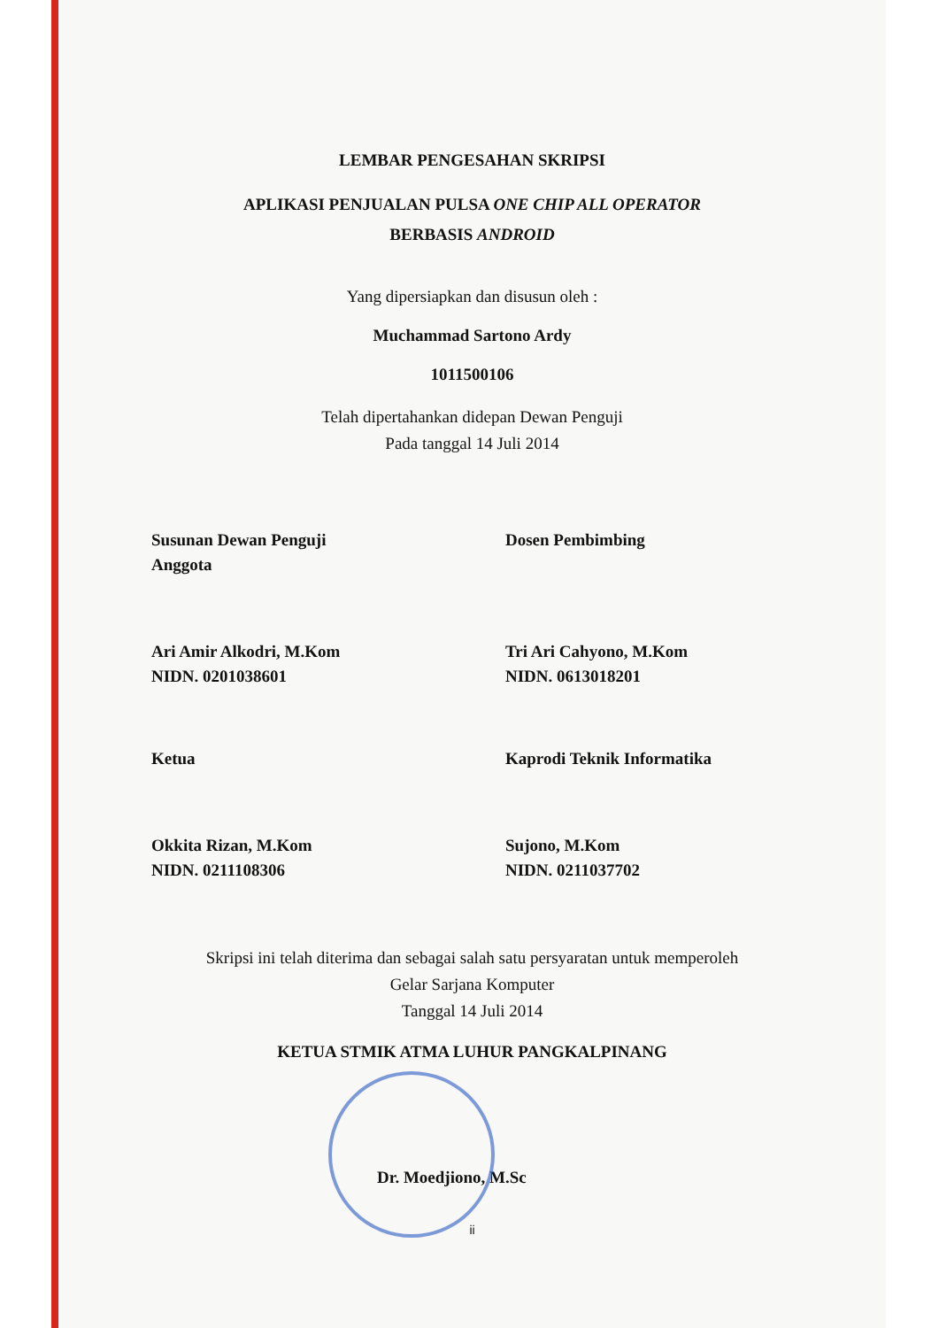LEMBAR PENGESAHAN SKRIPSI
APLIKASI PENJUALAN PULSA ONE CHIP ALL OPERATOR
BERBASIS ANDROID
Yang dipersiapkan dan disusun oleh :
Muchammad Sartono Ardy
1011500106
Telah dipertahankan didepan Dewan Penguji
Pada tanggal 14 Juli 2014
Susunan Dewan Penguji
Anggota
Dosen Pembimbing
Ari Amir Alkodri, M.Kom
NIDN. 0201038601
Tri Ari Cahyono, M.Kom
NIDN. 0613018201
Ketua Kaprodi Teknik Informatika
Okkita Rizan, M.Kom
NIDN. 0211108306
Sujono, M.Kom
NIDN. 0211037702
Skripsi ini telah diterima dan sebagai salah satu persyaratan untuk memperoleh
Gelar Sarjana Komputer
Tanggal 14 Juli 2014
KETUA STMIK ATMA LUHUR PANGKALPINANG
Dr. Moedjiono, M.Sc
ii